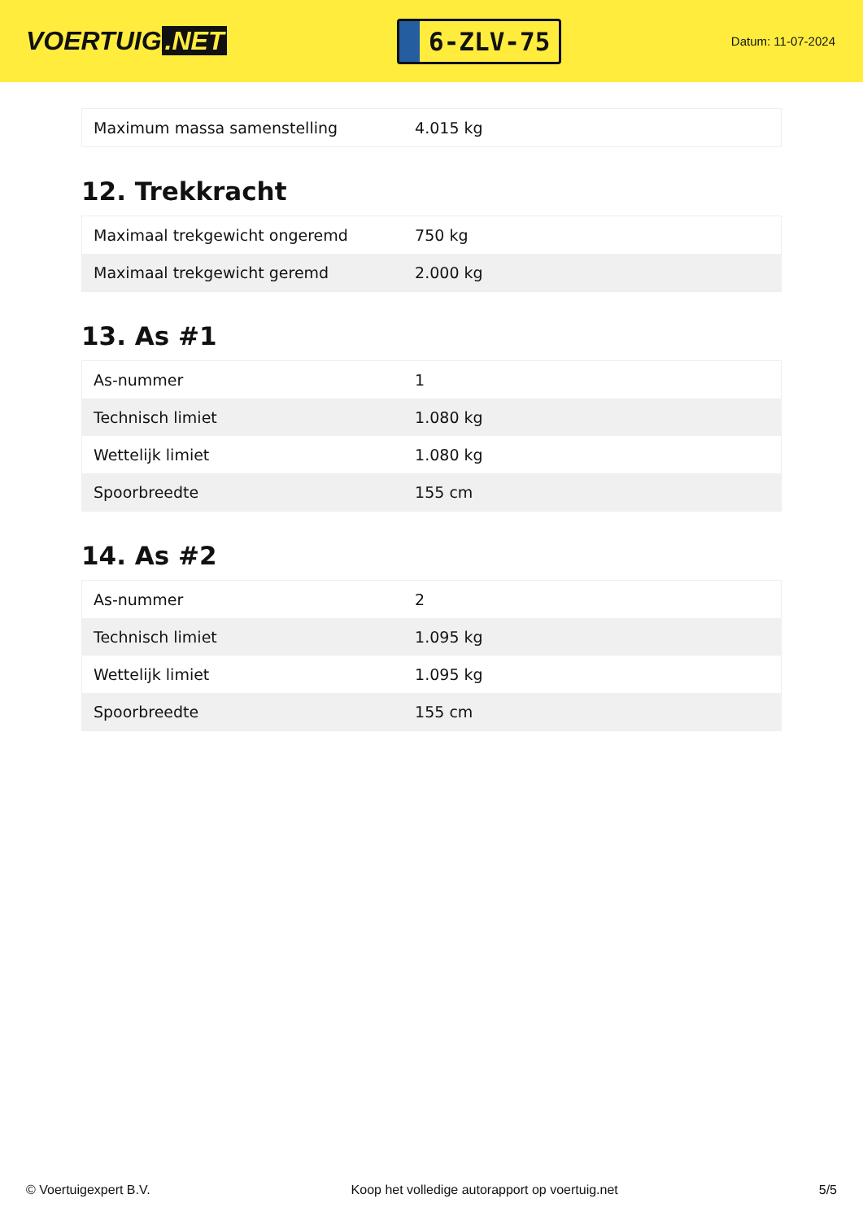VOERTUIG.NET
6-ZLV-75
Datum: 11-07-2024
| Maximum massa samenstelling | 4.015 kg |
12. Trekkracht
| Maximaal trekgewicht ongeremd | 750 kg |
| Maximaal trekgewicht geremd | 2.000 kg |
13. As #1
| As-nummer | 1 |
| Technisch limiet | 1.080 kg |
| Wettelijk limiet | 1.080 kg |
| Spoorbreedte | 155 cm |
14. As #2
| As-nummer | 2 |
| Technisch limiet | 1.095 kg |
| Wettelijk limiet | 1.095 kg |
| Spoorbreedte | 155 cm |
© Voertuigexpert B.V. Koop het volledige autorapport op voertuig.net 5/5